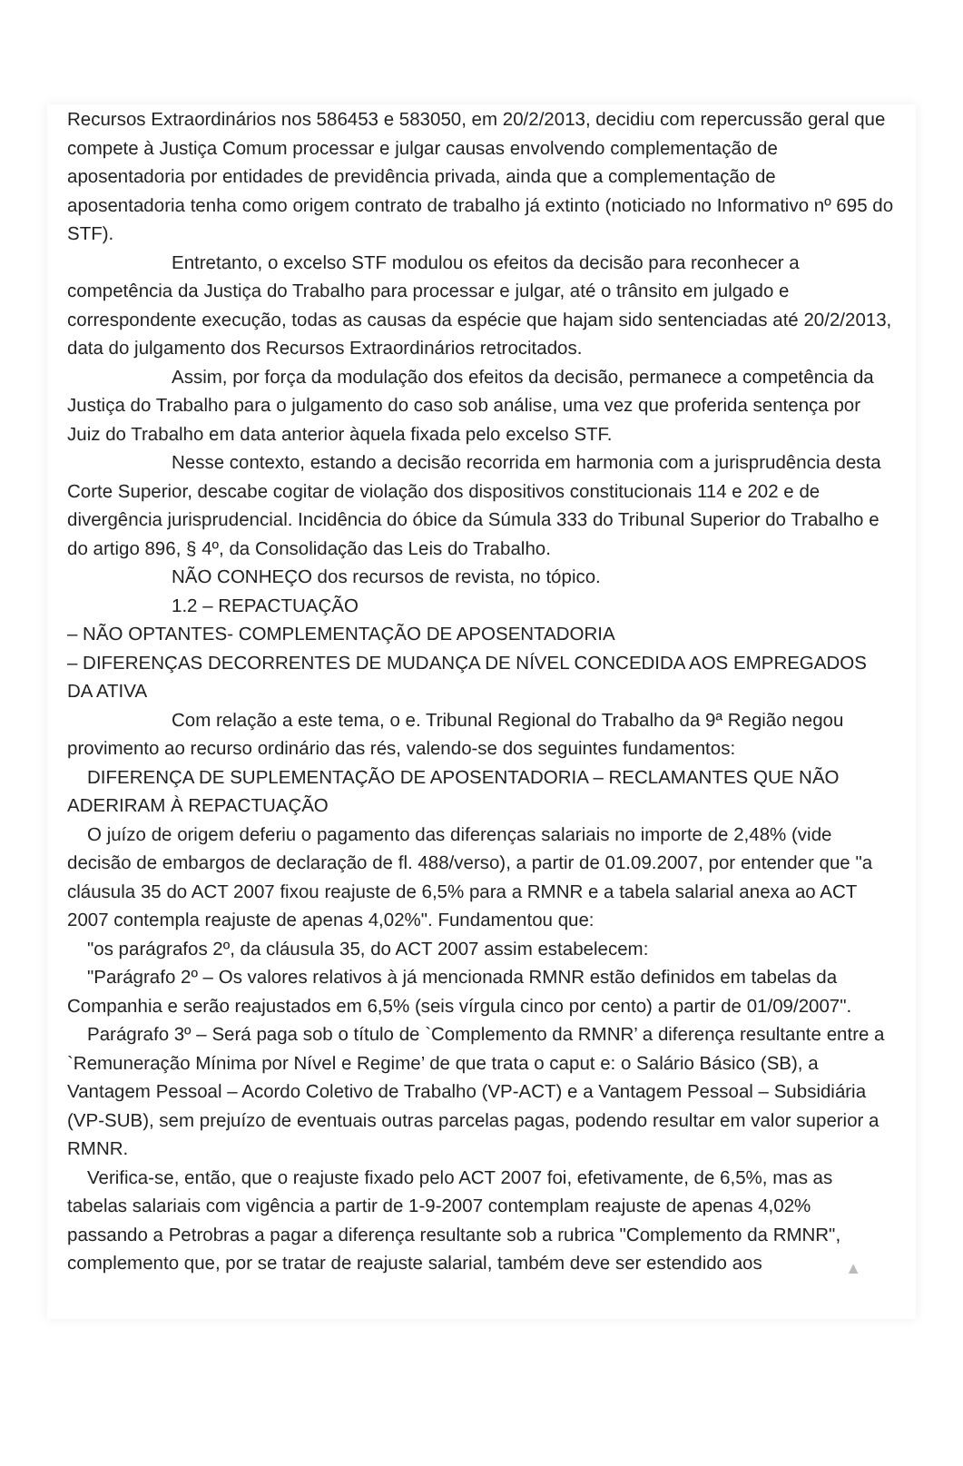Recursos Extraordinários nos 586453 e 583050, em 20/2/2013, decidiu com repercussão geral que compete à Justiça Comum processar e julgar causas envolvendo complementação de aposentadoria por entidades de previdência privada, ainda que a complementação de aposentadoria tenha como origem contrato de trabalho já extinto (noticiado no Informativo nº 695 do STF).
Entretanto, o excelso STF modulou os efeitos da decisão para reconhecer a competência da Justiça do Trabalho para processar e julgar, até o trânsito em julgado e correspondente execução, todas as causas da espécie que hajam sido sentenciadas até 20/2/2013, data do julgamento dos Recursos Extraordinários retrocitados.
Assim, por força da modulação dos efeitos da decisão, permanece a competência da Justiça do Trabalho para o julgamento do caso sob análise, uma vez que proferida sentença por Juiz do Trabalho em data anterior àquela fixada pelo excelso STF.
Nesse contexto, estando a decisão recorrida em harmonia com a jurisprudência desta Corte Superior, descabe cogitar de violação dos dispositivos constitucionais 114 e 202 e de divergência jurisprudencial. Incidência do óbice da Súmula 333 do Tribunal Superior do Trabalho e do artigo 896, § 4º, da Consolidação das Leis do Trabalho.
NÃO CONHEÇO dos recursos de revista, no tópico.
1.2 – REPACTUAÇÃO
– NÃO OPTANTES- COMPLEMENTAÇÃO DE APOSENTADORIA
– DIFERENÇAS DECORRENTES DE MUDANÇA DE NÍVEL CONCEDIDA AOS EMPREGADOS DA ATIVA
Com relação a este tema, o e. Tribunal Regional do Trabalho da 9ª Região negou provimento ao recurso ordinário das rés, valendo-se dos seguintes fundamentos:
DIFERENÇA DE SUPLEMENTAÇÃO DE APOSENTADORIA – RECLAMANTES QUE NÃO ADERIRAM À REPACTUAÇÃO
O juízo de origem deferiu o pagamento das diferenças salariais no importe de 2,48% (vide decisão de embargos de declaração de fl. 488/verso), a partir de 01.09.2007, por entender que "a cláusula 35 do ACT 2007 fixou reajuste de 6,5% para a RMNR e a tabela salarial anexa ao ACT 2007 contempla reajuste de apenas 4,02%". Fundamentou que:
"os parágrafos 2º, da cláusula 35, do ACT 2007 assim estabelecem:
"Parágrafo 2º – Os valores relativos à já mencionada RMNR estão definidos em tabelas da Companhia e serão reajustados em 6,5% (seis vírgula cinco por cento) a partir de 01/09/2007".
Parágrafo 3º – Será paga sob o título de `Complemento da RMNR’ a diferença resultante entre a `Remuneração Mínima por Nível e Regime’ de que trata o caput e: o Salário Básico (SB), a Vantagem Pessoal – Acordo Coletivo de Trabalho (VP-ACT) e a Vantagem Pessoal – Subsidiária (VP-SUB), sem prejuízo de eventuais outras parcelas pagas, podendo resultar em valor superior a RMNR.
Verifica-se, então, que o reajuste fixado pelo ACT 2007 foi, efetivamente, de 6,5%, mas as tabelas salariais com vigência a partir de 1-9-2007 contemplam reajuste de apenas 4,02% passando a Petrobras a pagar a diferença resultante sob a rubrica "Complemento da RMNR", complemento que, por se tratar de reajuste salarial, também deve ser estendido aos
▲